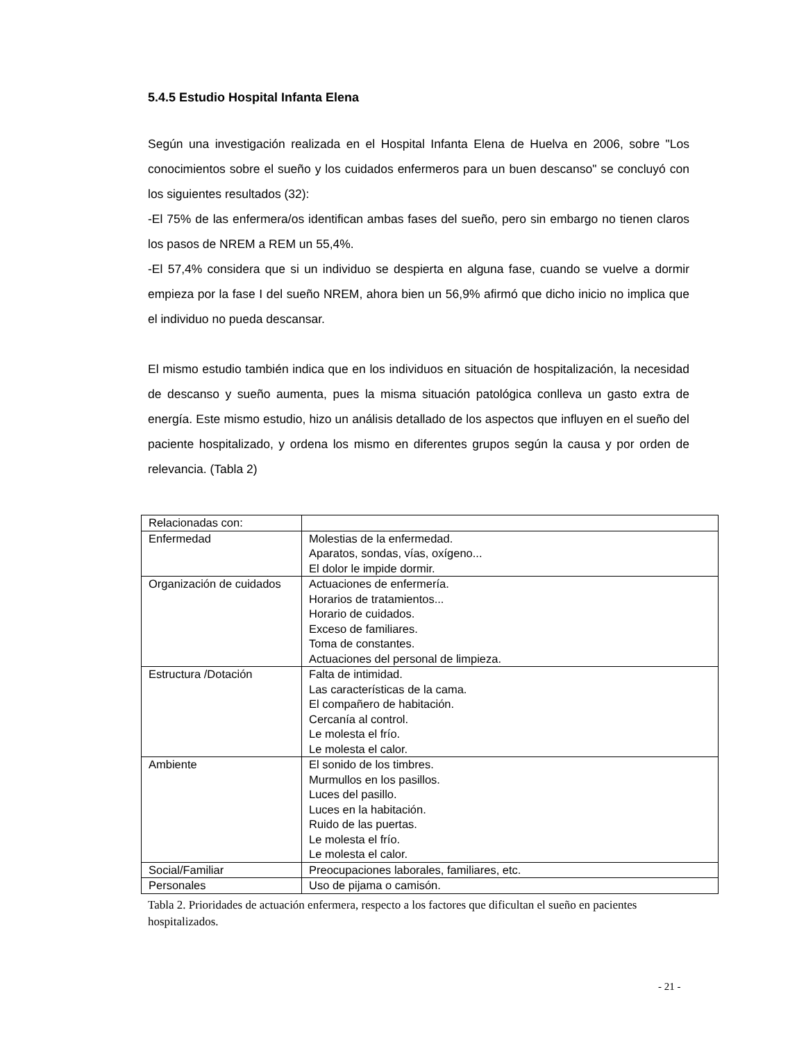5.4.5 Estudio Hospital Infanta Elena
Según una investigación realizada en el Hospital Infanta Elena de Huelva en 2006, sobre "Los conocimientos sobre el sueño y los cuidados enfermeros para un buen descanso" se concluyó con los siguientes resultados (32):
-El 75% de las enfermera/os identifican ambas fases del sueño, pero sin embargo no tienen claros los pasos de NREM a REM un 55,4%.
-El 57,4% considera que si un individuo se despierta en alguna fase, cuando se vuelve a dormir empieza por la fase I del sueño NREM, ahora bien un 56,9% afirmó que dicho inicio no implica que el individuo no pueda descansar.
El mismo estudio también indica que en los individuos en situación de hospitalización, la necesidad de descanso y sueño aumenta, pues la misma situación patológica conlleva un gasto extra de energía. Este mismo estudio, hizo un análisis detallado de los aspectos que influyen en el sueño del paciente hospitalizado, y ordena los mismo en diferentes grupos según la causa y por orden de relevancia. (Tabla 2)
| Relacionadas con: | |
| Enfermedad | Molestias de la enfermedad. Aparatos, sondas, vías, oxígeno... El dolor le impide dormir. |
| Organización de cuidados | Actuaciones de enfermería. Horarios de tratamientos... Horario de cuidados. Exceso de familiares. Toma de constantes. Actuaciones del personal de limpieza. |
| Estructura /Dotación | Falta de intimidad. Las características de la cama. El compañero de habitación. Cercanía al control. Le molesta el frío. Le molesta el calor. |
| Ambiente | El sonido de los timbres. Murmullos en los pasillos. Luces del pasillo. Luces en la habitación. Ruido de las puertas. Le molesta el frío. Le molesta el calor. |
| Social/Familiar | Preocupaciones laborales, familiares, etc. |
| Personales | Uso de pijama o camisón. |
Tabla 2. Prioridades de actuación enfermera, respecto a los factores que dificultan el sueño en pacientes hospitalizados.
- 21 -